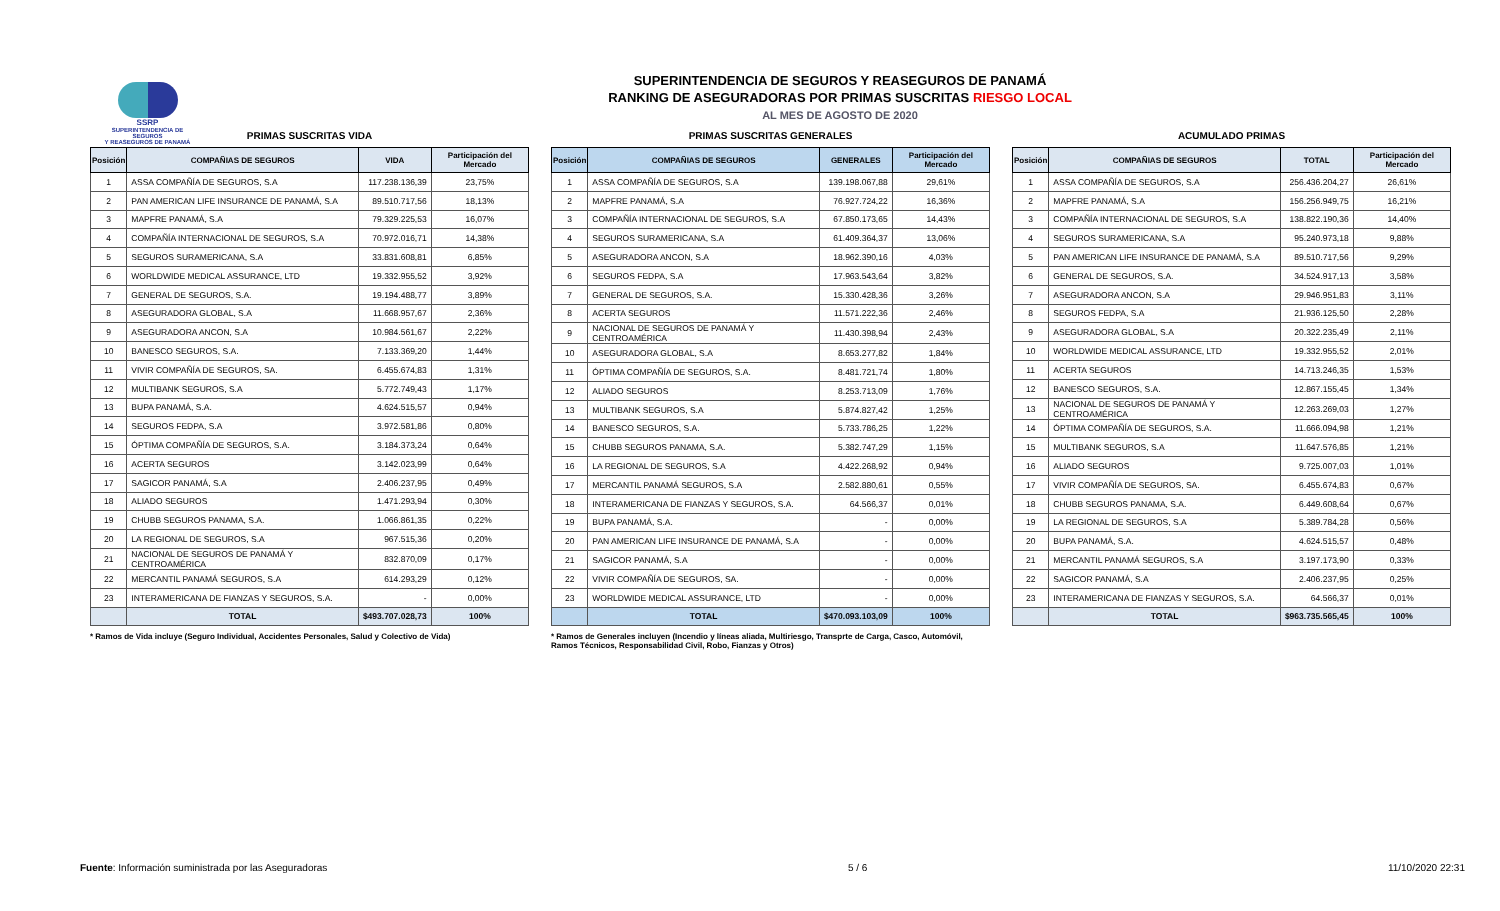SSRP
SUPERINTENDENCIA DE SEGUROS
Y REASEGUROS DE PANAMÁ
SUPERINTENDENCIA DE SEGUROS Y REASEGUROS DE PANAMÁ
RANKING DE ASEGURADORAS POR PRIMAS SUSCRITAS RIESGO LOCAL
AL MES DE AGOSTO DE 2020
PRIMAS SUSCRITAS VIDA
| Posición | COMPAÑIAS DE SEGUROS | VIDA | Participación del Mercado |
| --- | --- | --- | --- |
| 1 | ASSA COMPAÑÍA DE SEGUROS, S.A | 117.238.136,39 | 23,75% |
| 2 | PAN AMERICAN LIFE INSURANCE DE PANAMÁ, S.A | 89.510.717,56 | 18,13% |
| 3 | MAPFRE PANAMÁ, S.A | 79.329.225,53 | 16,07% |
| 4 | COMPAÑÍA INTERNACIONAL DE SEGUROS, S.A | 70.972.016,71 | 14,38% |
| 5 | SEGUROS SURAMERICANA, S.A | 33.831.608,81 | 6,85% |
| 6 | WORLDWIDE MEDICAL ASSURANCE, LTD | 19.332.955,52 | 3,92% |
| 7 | GENERAL DE SEGUROS, S.A. | 19.194.488,77 | 3,89% |
| 8 | ASEGURADORA GLOBAL, S.A | 11.668.957,67 | 2,36% |
| 9 | ASEGURADORA ANCON, S.A | 10.984.561,67 | 2,22% |
| 10 | BANESCO SEGUROS, S.A. | 7.133.369,20 | 1,44% |
| 11 | VIVIR COMPAÑÍA DE SEGUROS, SA. | 6.455.674,83 | 1,31% |
| 12 | MULTIBANK SEGUROS, S.A | 5.772.749,43 | 1,17% |
| 13 | BUPA PANAMÁ, S.A. | 4.624.515,57 | 0,94% |
| 14 | SEGUROS FEDPA, S.A | 3.972.581,86 | 0,80% |
| 15 | ÓPTIMA COMPAÑÍA DE SEGUROS, S.A. | 3.184.373,24 | 0,64% |
| 16 | ACERTA SEGUROS | 3.142.023,99 | 0,64% |
| 17 | SAGICOR PANAMÁ, S.A | 2.406.237,95 | 0,49% |
| 18 | ALIADO SEGUROS | 1.471.293,94 | 0,30% |
| 19 | CHUBB SEGUROS PANAMA, S.A. | 1.066.861,35 | 0,22% |
| 20 | LA REGIONAL DE SEGUROS, S.A | 967.515,36 | 0,20% |
| 21 | NACIONAL DE SEGUROS DE PANAMÁ Y CENTROAMÉRICA | 832.870,09 | 0,17% |
| 22 | MERCANTIL PANAMÁ SEGUROS, S.A | 614.293,29 | 0,12% |
| 23 | INTERAMERICANA DE FIANZAS Y SEGUROS, S.A. | - | 0,00% |
| | TOTAL | $493.707.028,73 | 100% |
* Ramos de Vida incluye (Seguro Individual, Accidentes Personales, Salud y Colectivo de Vida)
PRIMAS SUSCRITAS GENERALES
| Posición | COMPAÑIAS DE SEGUROS | GENERALES | Participación del Mercado |
| --- | --- | --- | --- |
| 1 | ASSA COMPAÑÍA DE SEGUROS, S.A | 139.198.067,88 | 29,61% |
| 2 | MAPFRE PANAMÁ, S.A | 76.927.724,22 | 16,36% |
| 3 | COMPAÑÍA INTERNACIONAL DE SEGUROS, S.A | 67.850.173,65 | 14,43% |
| 4 | SEGUROS SURAMERICANA, S.A | 61.409.364,37 | 13,06% |
| 5 | ASEGURADORA ANCON, S.A | 18.962.390,16 | 4,03% |
| 6 | SEGUROS FEDPA, S.A | 17.963.543,64 | 3,82% |
| 7 | GENERAL DE SEGUROS, S.A. | 15.330.428,36 | 3,26% |
| 8 | ACERTA SEGUROS | 11.571.222,36 | 2,46% |
| 9 | NACIONAL DE SEGUROS DE PANAMÁ Y CENTROAMÉRICA | 11.430.398,94 | 2,43% |
| 10 | ASEGURADORA GLOBAL, S.A | 8.653.277,82 | 1,84% |
| 11 | ÓPTIMA COMPAÑÍA DE SEGUROS, S.A. | 8.481.721,74 | 1,80% |
| 12 | ALIADO SEGUROS | 8.253.713,09 | 1,76% |
| 13 | MULTIBANK SEGUROS, S.A | 5.874.827,42 | 1,25% |
| 14 | BANESCO SEGUROS, S.A. | 5.733.786,25 | 1,22% |
| 15 | CHUBB SEGUROS PANAMA, S.A. | 5.382.747,29 | 1,15% |
| 16 | LA REGIONAL DE SEGUROS, S.A | 4.422.268,92 | 0,94% |
| 17 | MERCANTIL PANAMÁ SEGUROS, S.A | 2.582.880,61 | 0,55% |
| 18 | INTERAMERICANA DE FIANZAS Y SEGUROS, S.A. | 64.566,37 | 0,01% |
| 19 | BUPA PANAMÁ, S.A. | - | 0,00% |
| 20 | PAN AMERICAN LIFE INSURANCE DE PANAMÁ, S.A | - | 0,00% |
| 21 | SAGICOR PANAMÁ, S.A | - | 0,00% |
| 22 | VIVIR COMPAÑÍA DE SEGUROS, SA. | - | 0,00% |
| 23 | WORLDWIDE MEDICAL ASSURANCE, LTD | - | 0,00% |
| | TOTAL | $470.093.103,09 | 100% |
* Ramos de Generales incluyen (Incendio y líneas aliada, Multiriesgo, Transprte de Carga, Casco, Automóvil, Ramos Técnicos, Responsabilidad Civil, Robo, Fianzas y Otros)
ACUMULADO PRIMAS
| Posición | COMPAÑIAS DE SEGUROS | TOTAL | Participación del Mercado |
| --- | --- | --- | --- |
| 1 | ASSA COMPAÑÍA DE SEGUROS, S.A | 256.436.204,27 | 26,61% |
| 2 | MAPFRE PANAMÁ, S.A | 156.256.949,75 | 16,21% |
| 3 | COMPAÑÍA INTERNACIONAL DE SEGUROS, S.A | 138.822.190,36 | 14,40% |
| 4 | SEGUROS SURAMERICANA, S.A | 95.240.973,18 | 9,88% |
| 5 | PAN AMERICAN LIFE INSURANCE DE PANAMÁ, S.A | 89.510.717,56 | 9,29% |
| 6 | GENERAL DE SEGUROS, S.A. | 34.524.917,13 | 3,58% |
| 7 | ASEGURADORA ANCON, S.A | 29.946.951,83 | 3,11% |
| 8 | SEGUROS FEDPA, S.A | 21.936.125,50 | 2,28% |
| 9 | ASEGURADORA GLOBAL, S.A | 20.322.235,49 | 2,11% |
| 10 | WORLDWIDE MEDICAL ASSURANCE, LTD | 19.332.955,52 | 2,01% |
| 11 | ACERTA SEGUROS | 14.713.246,35 | 1,53% |
| 12 | BANESCO SEGUROS, S.A. | 12.867.155,45 | 1,34% |
| 13 | NACIONAL DE SEGUROS DE PANAMÁ Y CENTROAMÉRICA | 12.263.269,03 | 1,27% |
| 14 | ÓPTIMA COMPAÑÍA DE SEGUROS, S.A. | 11.666.094,98 | 1,21% |
| 15 | MULTIBANK SEGUROS, S.A | 11.647.576,85 | 1,21% |
| 16 | ALIADO SEGUROS | 9.725.007,03 | 1,01% |
| 17 | VIVIR COMPAÑÍA DE SEGUROS, SA. | 6.455.674,83 | 0,67% |
| 18 | CHUBB SEGUROS PANAMA, S.A. | 6.449.608,64 | 0,67% |
| 19 | LA REGIONAL DE SEGUROS, S.A | 5.389.784,28 | 0,56% |
| 20 | BUPA PANAMÁ, S.A. | 4.624.515,57 | 0,48% |
| 21 | MERCANTIL PANAMÁ SEGUROS, S.A | 3.197.173,90 | 0,33% |
| 22 | SAGICOR PANAMÁ, S.A | 2.406.237,95 | 0,25% |
| 23 | INTERAMERICANA DE FIANZAS Y SEGUROS, S.A. | 64.566,37 | 0,01% |
| | TOTAL | $963.735.565,45 | 100% |
Fuente: Información suministrada por las Aseguradoras 5 / 6 11/10/2020 22:31